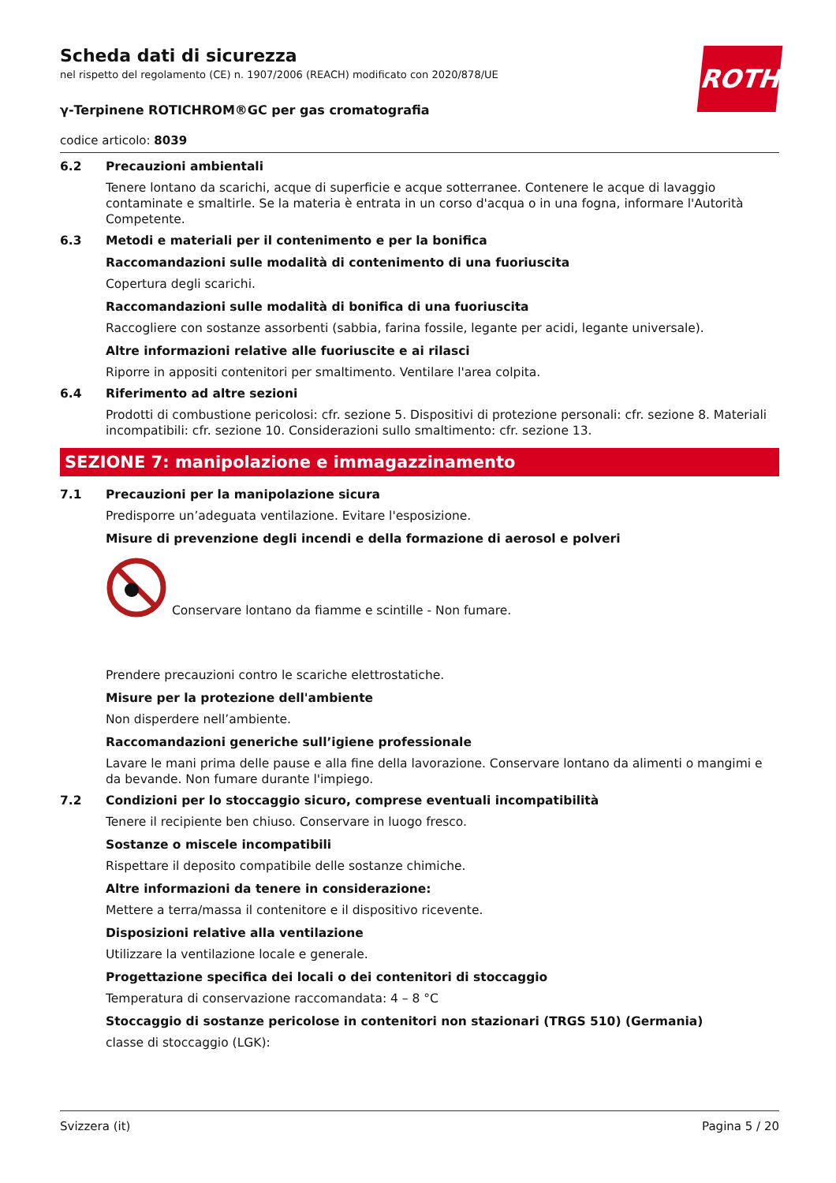Scheda dati di sicurezza
nel rispetto del regolamento (CE) n. 1907/2006 (REACH) modificato con 2020/878/UE
ROTH
γ-Terpinene ROTICHROM®GC per gas cromatografia
codice articolo: 8039
6.2 Precauzioni ambientali
Tenere lontano da scarichi, acque di superficie e acque sotterranee. Contenere le acque di lavaggio contaminate e smaltirle. Se la materia è entrata in un corso d'acqua o in una fogna, informare l'Autorità Competente.
6.3 Metodi e materiali per il contenimento e per la bonifica
Raccomandazioni sulle modalità di contenimento di una fuoriuscita
Copertura degli scarichi.
Raccomandazioni sulle modalità di bonifica di una fuoriuscita
Raccogliere con sostanze assorbenti (sabbia, farina fossile, legante per acidi, legante universale).
Altre informazioni relative alle fuoriuscite e ai rilasci
Riporre in appositi contenitori per smaltimento. Ventilare l'area colpita.
6.4 Riferimento ad altre sezioni
Prodotti di combustione pericolosi: cfr. sezione 5. Dispositivi di protezione personali: cfr. sezione 8. Materiali incompatibili: cfr. sezione 10. Considerazioni sullo smaltimento: cfr. sezione 13.
SEZIONE 7: manipolazione e immagazzinamento
7.1 Precauzioni per la manipolazione sicura
Predisporre un’adeguata ventilazione. Evitare l'esposizione.
Misure di prevenzione degli incendi e della formazione di aerosol e polveri
Conservare lontano da fiamme e scintille - Non fumare.
Prendere precauzioni contro le scariche elettrostatiche.
Misure per la protezione dell'ambiente
Non disperdere nell’ambiente.
Raccomandazioni generiche sull’igiene professionale
Lavare le mani prima delle pause e alla fine della lavorazione. Conservare lontano da alimenti o mangimi e da bevande. Non fumare durante l'impiego.
7.2 Condizioni per lo stoccaggio sicuro, comprese eventuali incompatibilità
Tenere il recipiente ben chiuso. Conservare in luogo fresco.
Sostanze o miscele incompatibili
Rispettare il deposito compatibile delle sostanze chimiche.
Altre informazioni da tenere in considerazione:
Mettere a terra/massa il contenitore e il dispositivo ricevente.
Disposizioni relative alla ventilazione
Utilizzare la ventilazione locale e generale.
Progettazione specifica dei locali o dei contenitori di stoccaggio
Temperatura di conservazione raccomandata: 4 – 8 °C
Stoccaggio di sostanze pericolose in contenitori non stazionari (TRGS 510) (Germania)
classe di stoccaggio (LGK):
Svizzera (it) Pagina 5 / 20